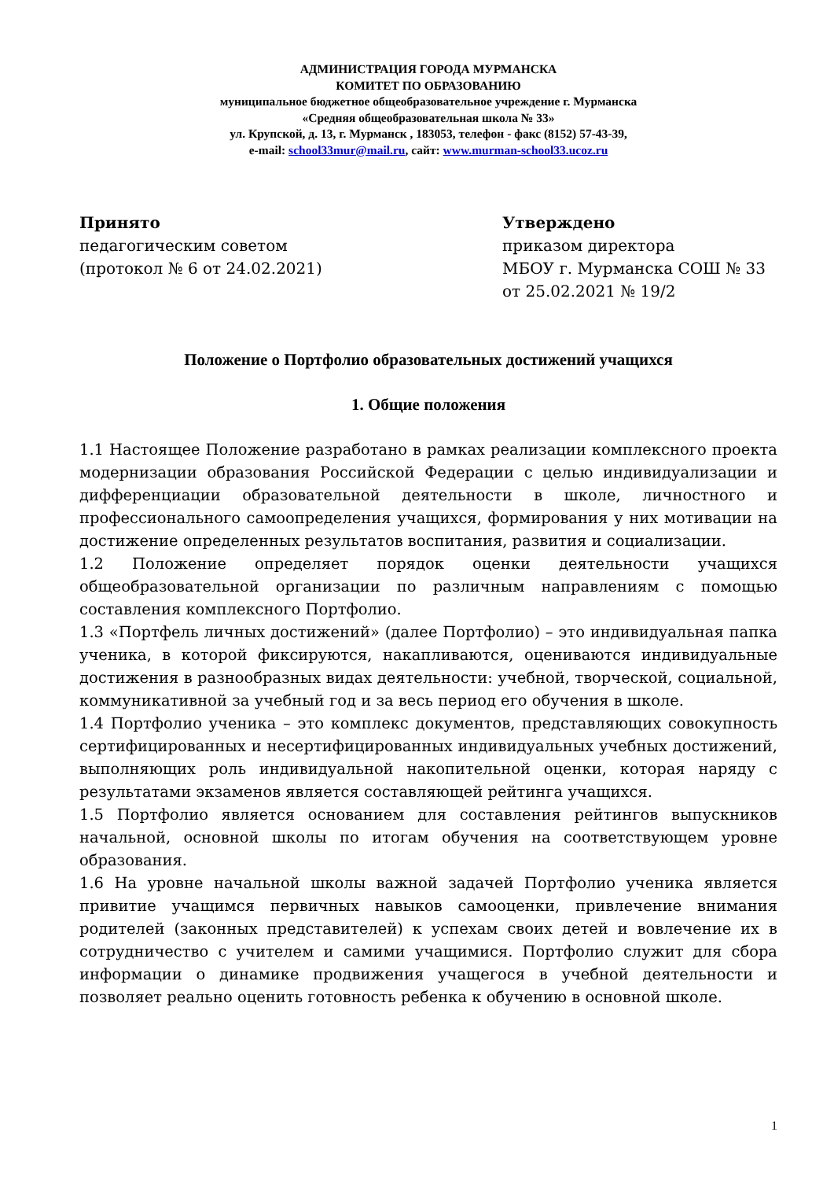АДМИНИСТРАЦИЯ ГОРОДА МУРМАНСКА
КОМИТЕТ ПО ОБРАЗОВАНИЮ
муниципальное бюджетное общеобразовательное учреждение г. Мурманска
«Средняя общеобразовательная школа № 33»
ул. Крупской, д. 13, г. Мурманск , 183053, телефон - факс (8152) 57-43-39,
e-mail: school33mur@mail.ru, сайт: www.murman-school33.ucoz.ru
Принято
педагогическим советом
(протокол № 6 от 24.02.2021)
Утверждено
приказом директора
МБОУ г. Мурманска СОШ № 33
от 25.02.2021 № 19/2
Положение о Портфолио образовательных достижений учащихся
1. Общие положения
1.1 Настоящее Положение разработано в рамках реализации комплексного проекта модернизации образования Российской Федерации с целью индивидуализации и дифференциации образовательной деятельности в школе, личностного и профессионального самоопределения учащихся, формирования у них мотивации на достижение определенных результатов воспитания, развития и социализации.
1.2 Положение определяет порядок оценки деятельности учащихся общеобразовательной организации по различным направлениям с помощью составления комплексного Портфолио.
1.3 «Портфель личных достижений» (далее Портфолио) – это индивидуальная папка ученика, в которой фиксируются, накапливаются, оцениваются индивидуальные достижения в разнообразных видах деятельности: учебной, творческой, социальной, коммуникативной за учебный год и за весь период его обучения в школе.
1.4 Портфолио ученика – это комплекс документов, представляющих совокупность сертифицированных и несертифицированных индивидуальных учебных достижений, выполняющих роль индивидуальной накопительной оценки, которая наряду с результатами экзаменов является составляющей рейтинга учащихся.
1.5 Портфолио является основанием для составления рейтингов выпускников начальной, основной школы по итогам обучения на соответствующем уровне образования.
1.6 На уровне начальной школы важной задачей Портфолио ученика является привитие учащимся первичных навыков самооценки, привлечение внимания родителей (законных представителей) к успехам своих детей и вовлечение их в сотрудничество с учителем и самими учащимися. Портфолио служит для сбора информации о динамике продвижения учащегося в учебной деятельности и позволяет реально оценить готовность ребенка к обучению в основной школе.
1